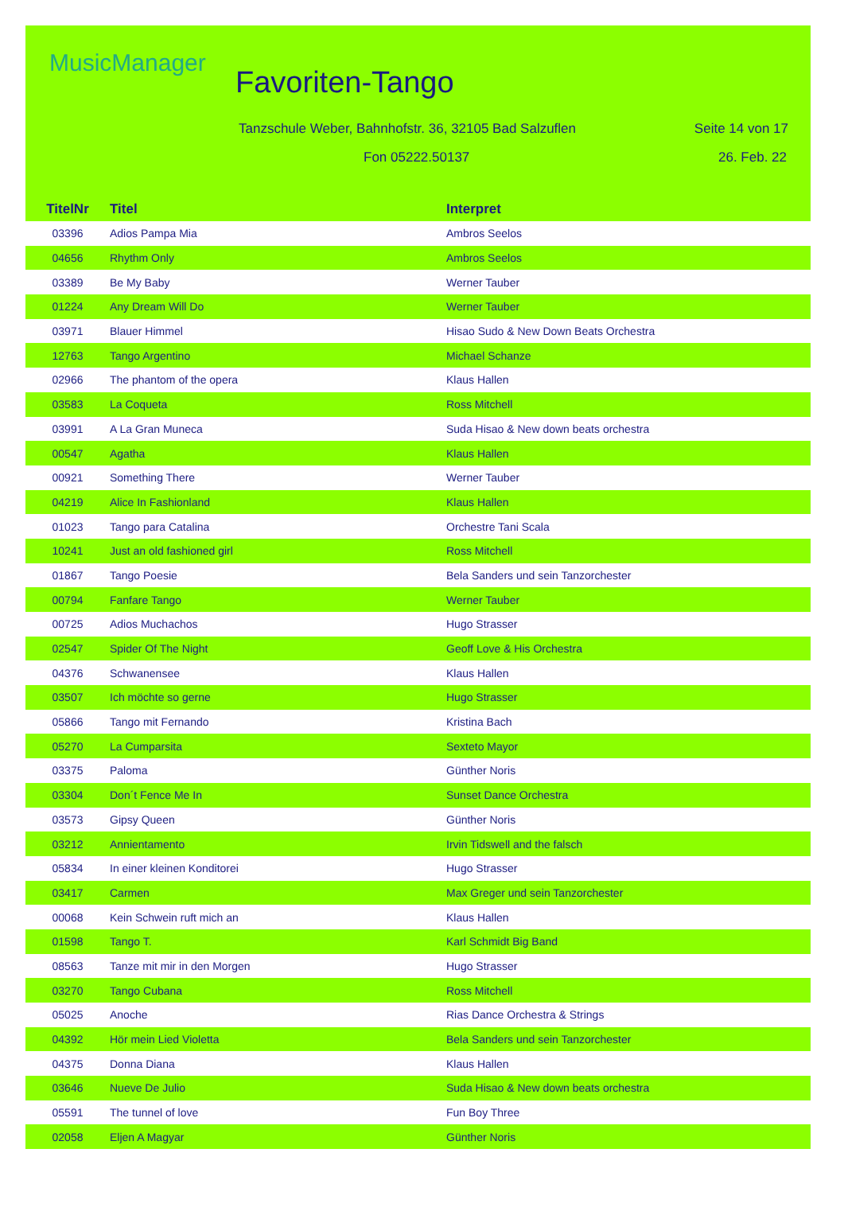MusicManager
Favoriten-Tango
Tanzschule Weber, Bahnhofstr. 36, 32105 Bad Salzuflen
Seite 14 von 17
Fon 05222.50137 26. Feb. 22
| TitelNr | Titel | Interpret |
| --- | --- | --- |
| 03396 | Adios Pampa Mia | Ambros Seelos |
| 04656 | Rhythm Only | Ambros Seelos |
| 03389 | Be My Baby | Werner Tauber |
| 01224 | Any Dream Will Do | Werner Tauber |
| 03971 | Blauer Himmel | Hisao Sudo & New Down Beats Orchestra |
| 12763 | Tango Argentino | Michael Schanze |
| 02966 | The phantom of the opera | Klaus Hallen |
| 03583 | La Coqueta | Ross Mitchell |
| 03991 | A La Gran Muneca | Suda Hisao & New down beats orchestra |
| 00547 | Agatha | Klaus Hallen |
| 00921 | Something There | Werner Tauber |
| 04219 | Alice In Fashionland | Klaus Hallen |
| 01023 | Tango para Catalina | Orchestre Tani Scala |
| 10241 | Just an old fashioned girl | Ross Mitchell |
| 01867 | Tango Poesie | Bela Sanders und sein Tanzorchester |
| 00794 | Fanfare Tango | Werner Tauber |
| 00725 | Adios Muchachos | Hugo Strasser |
| 02547 | Spider Of The Night | Geoff Love & His Orchestra |
| 04376 | Schwanensee | Klaus Hallen |
| 03507 | Ich möchte so gerne | Hugo Strasser |
| 05866 | Tango mit Fernando | Kristina Bach |
| 05270 | La Cumparsita | Sexteto Mayor |
| 03375 | Paloma | Günther Noris |
| 03304 | Don´t Fence Me In | Sunset Dance Orchestra |
| 03573 | Gipsy Queen | Günther Noris |
| 03212 | Annientamento | Irvin Tidswell and the falsch |
| 05834 | In einer kleinen Konditorei | Hugo Strasser |
| 03417 | Carmen | Max Greger und sein Tanzorchester |
| 00068 | Kein Schwein ruft mich an | Klaus Hallen |
| 01598 | Tango T. | Karl Schmidt Big Band |
| 08563 | Tanze mit mir in den Morgen | Hugo Strasser |
| 03270 | Tango Cubana | Ross Mitchell |
| 05025 | Anoche | Rias Dance Orchestra & Strings |
| 04392 | Hör mein Lied Violetta | Bela Sanders und sein Tanzorchester |
| 04375 | Donna Diana | Klaus Hallen |
| 03646 | Nueve De Julio | Suda Hisao & New down beats orchestra |
| 05591 | The tunnel of love | Fun Boy Three |
| 02058 | Eljen A Magyar | Günther Noris |